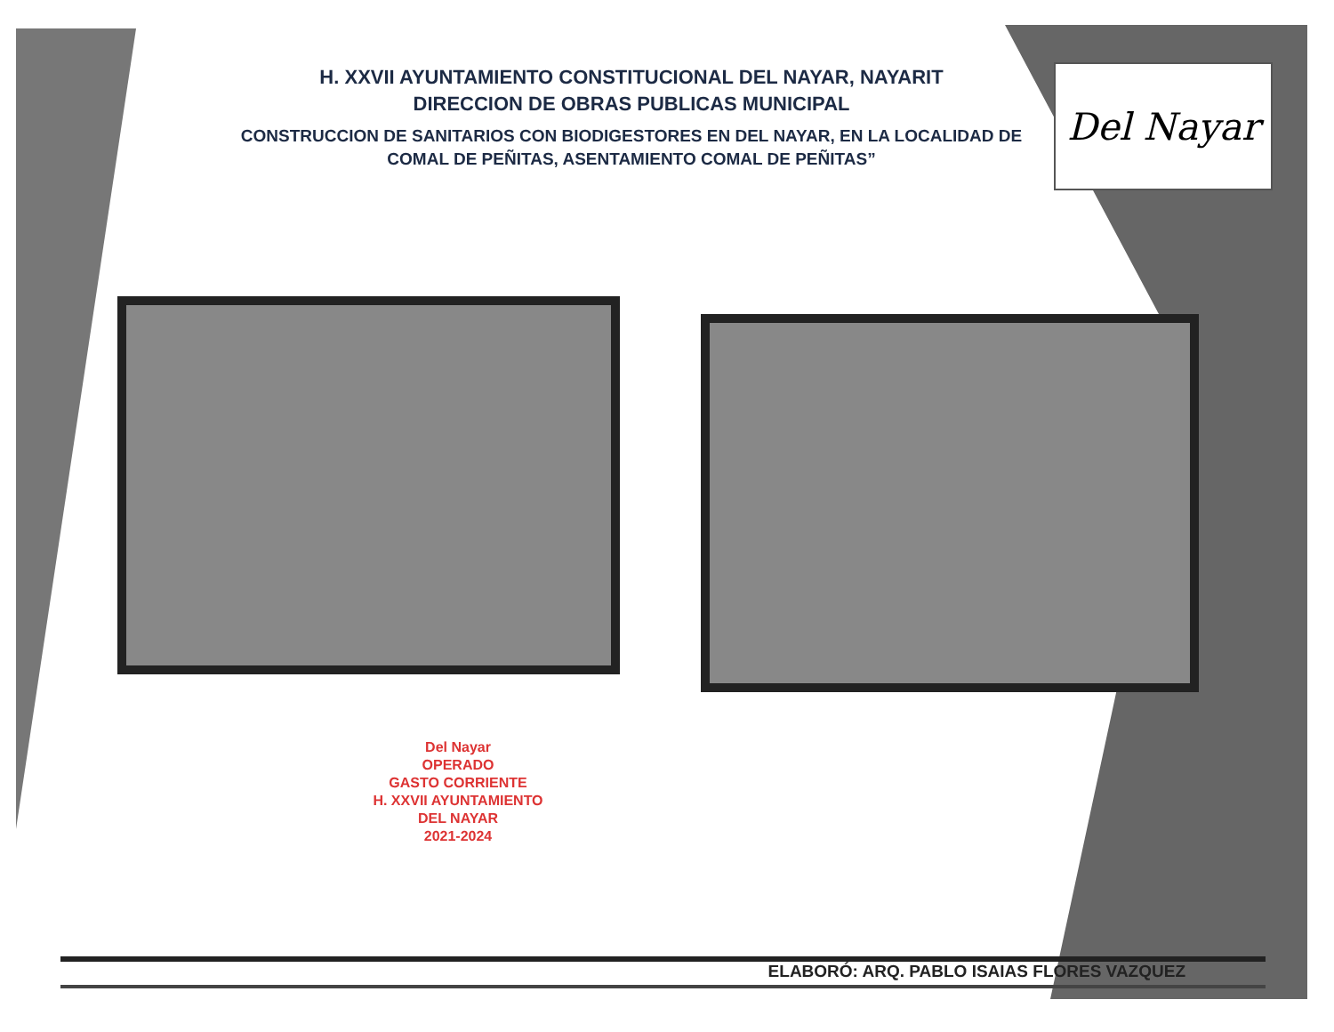H. XXVII AYUNTAMIENTO CONSTITUCIONAL DEL NAYAR, NAYARIT
DIRECCION DE OBRAS PUBLICAS MUNICIPAL
CONSTRUCCION DE SANITARIOS CON BIODIGESTORES EN DEL NAYAR, EN LA LOCALIDAD DE COMAL DE PEÑITAS, ASENTAMIENTO COMAL DE PEÑITAS”
Del Nayar
Del Nayar
OPERADO
GASTO CORRIENTE
H. XXVII AYUNTAMIENTO
DEL NAYAR
2021-2024
ELABORÓ: ARQ. PABLO ISAIAS FLORES VAZQUEZ